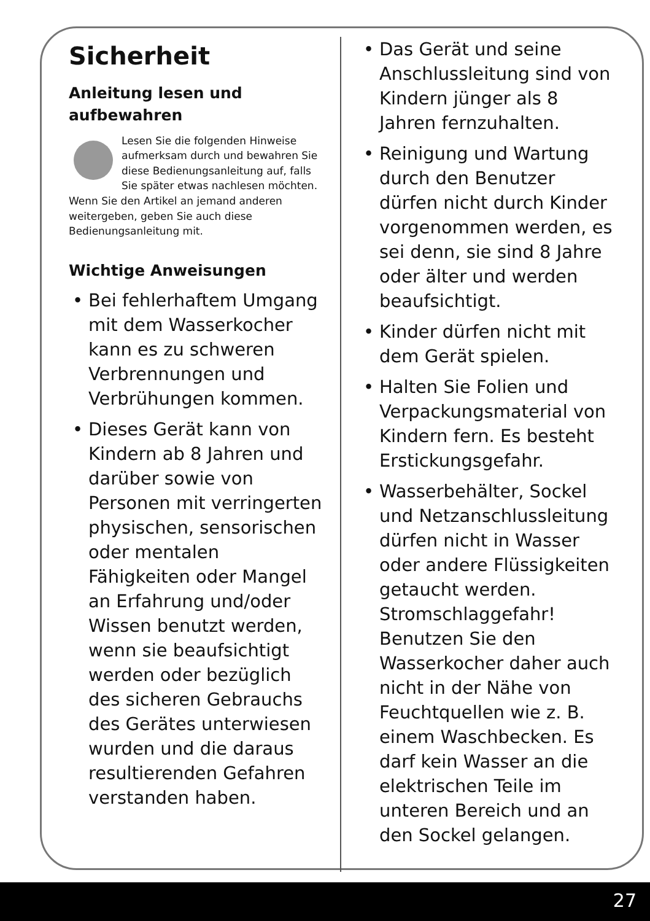Sicherheit
Anleitung lesen und aufbewahren
Lesen Sie die folgenden Hinweise aufmerksam durch und bewahren Sie diese Bedienungsanleitung auf, falls Sie später etwas nachlesen möchten. Wenn Sie den Artikel an jemand anderen weitergeben, geben Sie auch diese Bedienungsanleitung mit.
Wichtige Anweisungen
• Bei fehlerhaftem Umgang mit dem Wasserkocher kann es zu schweren Verbrennungen und Verbrühungen kommen.
• Dieses Gerät kann von Kindern ab 8 Jahren und darüber sowie von Personen mit verringerten physischen, sensorischen oder mentalen Fähigkeiten oder Mangel an Erfahrung und/oder Wissen benutzt werden, wenn sie beaufsichtigt werden oder bezüglich des sicheren Gebrauchs des Gerätes unterwiesen wurden und die daraus resultierenden Gefahren verstanden haben.
• Das Gerät und seine Anschlussleitung sind von Kindern jünger als 8 Jahren fernzuhalten.
• Reinigung und Wartung durch den Benutzer dürfen nicht durch Kinder vorgenommen werden, es sei denn, sie sind 8 Jahre oder älter und werden beaufsichtigt.
• Kinder dürfen nicht mit dem Gerät spielen.
• Halten Sie Folien und Verpackungsmaterial von Kindern fern. Es besteht Erstickungsgefahr.
• Wasserbehälter, Sockel und Netzanschlussleitung dürfen nicht in Wasser oder andere Flüssigkeiten getaucht werden. Stromschlaggefahr! Benutzen Sie den Wasserkocher daher auch nicht in der Nähe von Feuchtquellen wie z. B. einem Waschbecken. Es darf kein Wasser an die elektrischen Teile im unteren Bereich und an den Sockel gelangen.
27